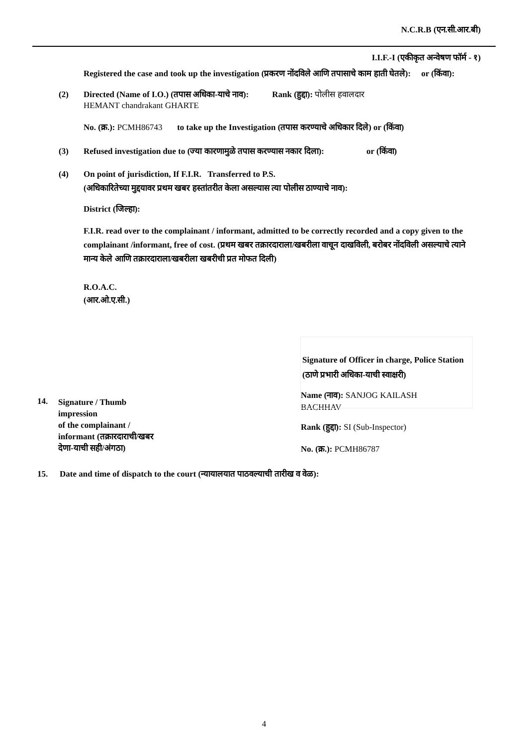N.C.R.B (एन.सी.आर.बी)
I.I.F.-I (एकीकृत अन्वेषण फॉर्म - १)
Registered the case and took up the investigation (प्रकरण नोंदविले आणि तपासाचे काम हाती घेतले): or (किंवा):
(2) Directed (Name of I.O.) (तपास अधिका-याचे नाव): Rank (हुद्दा): पोलीस हवालदार
HEMANT chandrakant GHARTE
No. (क्र.): PCMH86743 to take up the Investigation (तपास करण्याचे अधिकार दिले) or (किंवा)
(3) Refused investigation due to (ज्या कारणामुळे तपास करण्यास नकार दिला): or (किंवा)
(4) On point of jurisdiction, If F.I.R. Transferred to P.S.
(अधिकारितेच्या मुद्दयावर प्रथम खबर हस्तांतरीत केला असल्यास त्या पोलीस ठाण्याचे नाव):
District (जिल्हा):
F.I.R. read over to the complainant / informant, admitted to be correctly recorded and a copy given to the complainant /informant, free of cost. (प्रथम खबर तक्रारदाराला/खबरीला वाचून दाखविली, बरोबर नोंदविली असल्याचे त्याने मान्य केले आणि तक्रारदाराला/खबरीला खबरीची प्रत मोफत दिली)
R.O.A.C.
(आर.ओ.ए.सी.)
Signature of Officer in charge, Police Station (ठाणे प्रभारी अधिका-याची स्वाक्षरी)
14.
Signature / Thumb
impression
of the complainant /
informant (तक्रारदाराची/खबर
देणा-याची सही/अंगठा)
Name (नाव): SANJOG KAILASH
BACHHAV
Rank (हुद्दा): SI (Sub-Inspector)
No. (क्र.): PCMH86787
15. Date and time of dispatch to the court (न्यायालयात पाठवल्याची तारीख व वेळ):
4